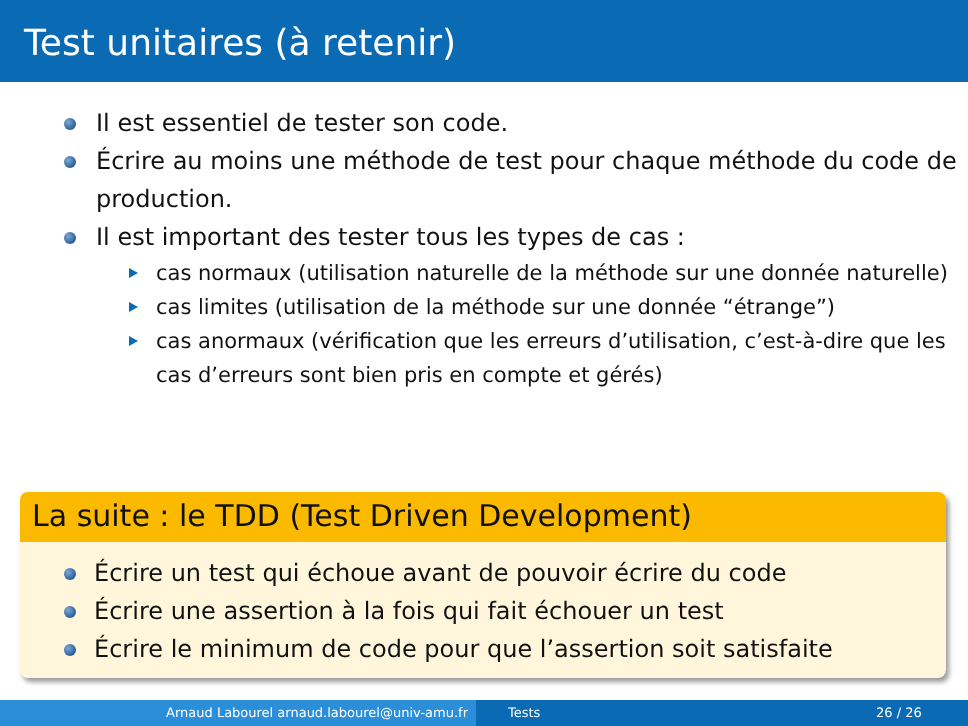Test unitaires (à retenir)
Il est essentiel de tester son code.
Écrire au moins une méthode de test pour chaque méthode du code de production.
Il est important des tester tous les types de cas :
cas normaux (utilisation naturelle de la méthode sur une donnée naturelle)
cas limites (utilisation de la méthode sur une donnée “étrange”)
cas anormaux (vérification que les erreurs d’utilisation, c’est-à-dire que les cas d’erreurs sont bien pris en compte et gérés)
La suite : le TDD (Test Driven Development)
Écrire un test qui échoue avant de pouvoir écrire du code
Écrire une assertion à la fois qui fait échouer un test
Écrire le minimum de code pour que l’assertion soit satisfaite
Arnaud Labourel arnaud.labourel@univ-amu.fr Tests 26 / 26